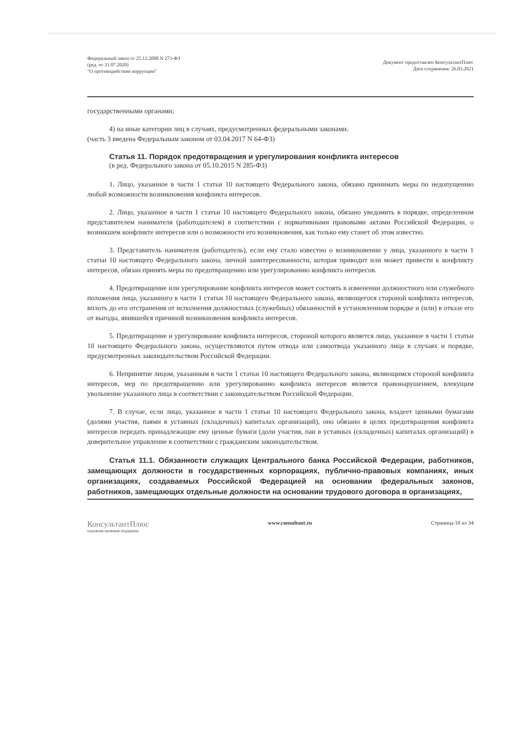Федеральный закон от 25.12.2008 N 273-ФЗ
(ред. от 31.07.2020)
"О противодействии коррупции"
Документ предоставлен КонсультантПлюс
Дата сохранения: 26.03.2021
государственными органами;
4) на иные категории лиц в случаях, предусмотренных федеральными законами.
(часть 3 введена Федеральным законом от 03.04.2017 N 64-ФЗ)
Статья 11. Порядок предотвращения и урегулирования конфликта интересов
(в ред. Федерального закона от 05.10.2015 N 285-ФЗ)
1. Лицо, указанное в части 1 статьи 10 настоящего Федерального закона, обязано принимать меры по недопущению любой возможности возникновения конфликта интересов.
2. Лицо, указанное в части 1 статьи 10 настоящего Федерального закона, обязано уведомить в порядке, определенном представителем нанимателя (работодателем) в соответствии с нормативными правовыми актами Российской Федерации, о возникшем конфликте интересов или о возможности его возникновения, как только ему станет об этом известно.
3. Представитель нанимателя (работодатель), если ему стало известно о возникновении у лица, указанного в части 1 статьи 10 настоящего Федерального закона, личной заинтересованности, которая приводит или может привести к конфликту интересов, обязан принять меры по предотвращению или урегулированию конфликта интересов.
4. Предотвращение или урегулирование конфликта интересов может состоять в изменении должностного или служебного положения лица, указанного в части 1 статьи 10 настоящего Федерального закона, являющегося стороной конфликта интересов, вплоть до его отстранения от исполнения должностных (служебных) обязанностей в установленном порядке и (или) в отказе его от выгоды, явившейся причиной возникновения конфликта интересов.
5. Предотвращение и урегулирование конфликта интересов, стороной которого является лицо, указанное в части 1 статьи 10 настоящего Федерального закона, осуществляются путем отвода или самоотвода указанного лица в случаях и порядке, предусмотренных законодательством Российской Федерации.
6. Непринятие лицом, указанным в части 1 статьи 10 настоящего Федерального закона, являющимся стороной конфликта интересов, мер по предотвращению или урегулированию конфликта интересов является правонарушением, влекущим увольнение указанного лица в соответствии с законодательством Российской Федерации.
7. В случае, если лицо, указанное в части 1 статьи 10 настоящего Федерального закона, владеет ценными бумагами (долями участия, паями в уставных (складочных) капиталах организаций), оно обязано в целях предотвращения конфликта интересов передать принадлежащие ему ценные бумаги (доли участия, паи в уставных (складочных) капиталах организаций) в доверительное управление в соответствии с гражданским законодательством.
Статья 11.1. Обязанности служащих Центрального банка Российской Федерации, работников, замещающих должности в государственных корпорациях, публично-правовых компаниях, иных организациях, создаваемых Российской Федерацией на основании федеральных законов, работников, замещающих отдельные должности на основании трудового договора в организациях,
КонсультантПлюс
надежная правовая поддержка
www.consultant.ru Страница 18 из 34